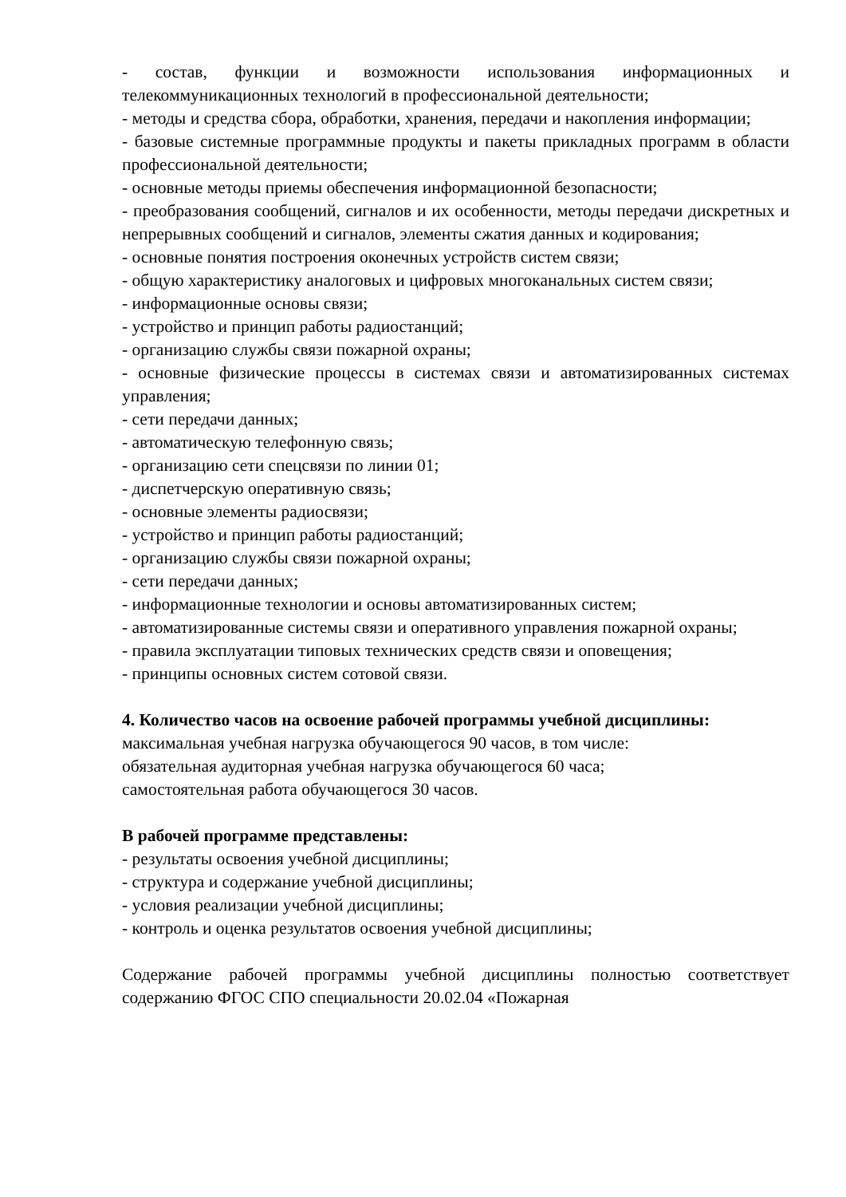- состав, функции и возможности использования информационных и телекоммуникационных технологий в профессиональной деятельности;
- методы и средства сбора, обработки, хранения, передачи и накопления информации;
- базовые системные программные продукты и пакеты прикладных программ в области профессиональной деятельности;
- основные методы приемы обеспечения информационной безопасности;
- преобразования сообщений, сигналов и их особенности, методы передачи дискретных и непрерывных сообщений и сигналов, элементы сжатия данных и кодирования;
- основные понятия построения оконечных устройств систем связи;
- общую характеристику аналоговых и цифровых многоканальных систем связи;
- информационные основы связи;
- устройство и принцип работы радиостанций;
- организацию службы связи пожарной охраны;
- основные физические процессы в системах связи и автоматизированных системах управления;
- сети передачи данных;
- автоматическую телефонную связь;
- организацию сети спецсвязи по линии 01;
- диспетчерскую оперативную связь;
- основные элементы радиосвязи;
- устройство и принцип работы радиостанций;
- организацию службы связи пожарной охраны;
- сети передачи данных;
- информационные технологии и основы автоматизированных систем;
- автоматизированные системы связи и оперативного управления пожарной охраны;
- правила эксплуатации типовых технических средств связи и оповещения;
- принципы основных систем сотовой связи.
4. Количество часов на освоение рабочей программы учебной дисциплины:
максимальная учебная нагрузка обучающегося 90 часов, в том числе:
обязательная аудиторная учебная нагрузка обучающегося 60 часа;
самостоятельная работа обучающегося 30 часов.
В рабочей программе представлены:
- результаты освоения учебной дисциплины;
- структура и содержание учебной дисциплины;
- условия реализации учебной дисциплины;
- контроль и оценка результатов освоения учебной дисциплины;
Содержание рабочей программы учебной дисциплины полностью соответствует содержанию ФГОС СПО специальности 20.02.04 «Пожарная